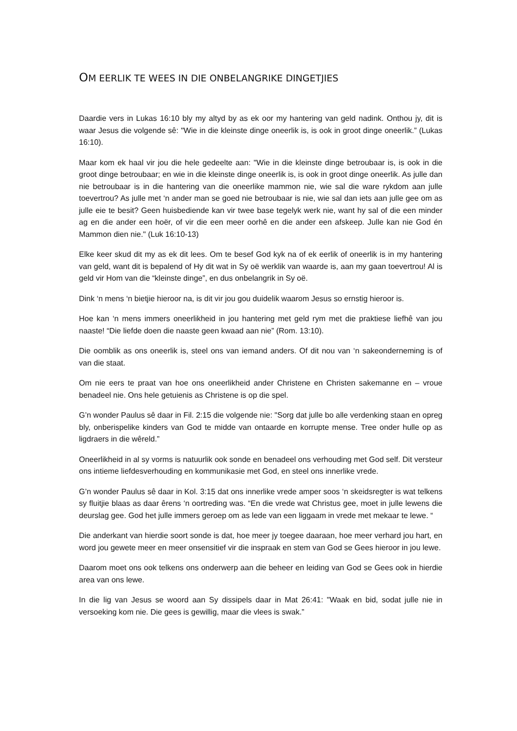OM EERLIK TE WEES IN DIE ONBELANGRIKE DINGETJIES
Daardie vers in Lukas 16:10 bly my altyd by as ek oor my hantering van geld nadink. Onthou jy, dit is waar Jesus die volgende sê: "Wie in die kleinste dinge oneerlik is, is ook in groot dinge oneerlik.” (Lukas 16:10).
Maar kom ek haal vir jou die hele gedeelte aan: "Wie in die kleinste dinge betroubaar is, is ook in die groot dinge betroubaar; en wie in die kleinste dinge oneerlik is, is ook in groot dinge oneerlik. As julle dan nie betroubaar is in die hantering van die oneerlike mammon nie, wie sal die ware rykdom aan julle toevertrou? As julle met ‘n ander man se goed nie betroubaar is nie, wie sal dan iets aan julle gee om as julle eie te besit? Geen huisbediende kan vir twee base tegelyk werk nie, want hy sal of die een minder ag en die ander een hoër, of vir die een meer oorhê en die ander een afskeep. Julle kan nie God én Mammon dien nie." (Luk 16:10-13)
Elke keer skud dit my as ek dit lees. Om te besef God kyk na of ek eerlik of oneerlik is in my hantering van geld, want dit is bepalend of Hy dit wat in Sy oë werklik van waarde is, aan my gaan toevertrou! Al is geld vir Hom van die “kleinste dinge”, en dus onbelangrik in Sy oë.
Dink ‘n mens ‘n bietjie hieroor na, is dit vir jou gou duidelik waarom Jesus so ernstig hieroor is.
Hoe kan ‘n mens immers oneerlikheid in jou hantering met geld rym met die praktiese liefhê van jou naaste! “Die liefde doen die naaste geen kwaad aan nie” (Rom. 13:10).
Die oomblik as ons oneerlik is, steel ons van iemand anders. Of dit nou van ‘n sakeonderneming is of van die staat.
Om nie eers te praat van hoe ons oneerlikheid ander Christene en Christen sakemanne en – vroue benadeel nie. Ons hele getuienis as Christene is op die spel.
G’n wonder Paulus sê daar in Fil. 2:15 die volgende nie: "Sorg dat julle bo alle verdenking staan en opreg bly, onberispelike kinders van God te midde van ontaarde en korrupte mense. Tree onder hulle op as ligdraers in die wêreld.”
Oneerlikheid in al sy vorms is natuurlik ook sonde en benadeel ons verhouding met God self. Dit versteur ons intieme liefdesverhouding en kommunikasie met God, en steel ons innerlike vrede.
G’n wonder Paulus sê daar in Kol. 3:15 dat ons innerlike vrede amper soos ‘n skeidsregter is wat telkens sy fluitjie blaas as daar êrens ‘n oortreding was. “En die vrede wat Christus gee, moet in julle lewens die deurslag gee. God het julle immers geroep om as lede van een liggaam in vrede met mekaar te lewe. “
Die anderkant van hierdie soort sonde is dat, hoe meer jy toegee daaraan, hoe meer verhard jou hart, en word jou gewete meer en meer onsensitief vir die inspraak en stem van God se Gees hieroor in jou lewe.
Daarom moet ons ook telkens ons onderwerp aan die beheer en leiding van God se Gees ook in hierdie area van ons lewe.
In die lig van Jesus se woord aan Sy dissipels daar in Mat 26:41: "Waak en bid, sodat julle nie in versoeking kom nie. Die gees is gewillig, maar die vlees is swak.”